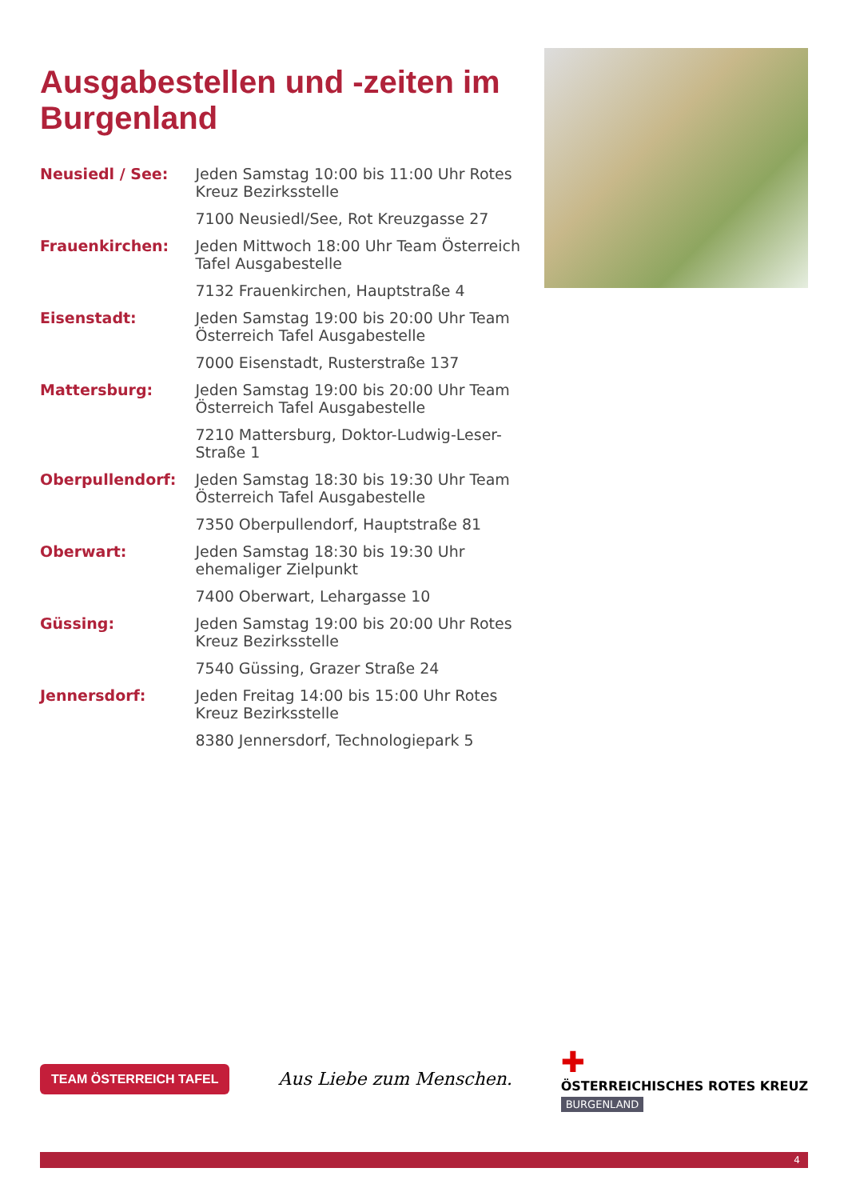Ausgabestellen und -zeiten im Burgenland
| Neusiedl / See: | Jeden Samstag 10:00 bis 11:00 Uhr Rotes Kreuz Bezirksstelle |
| | 7100 Neusiedl/See, Rot Kreuzgasse 27 |
| Frauenkirchen: | Jeden Mittwoch 18:00 Uhr Team Österreich Tafel Ausgabestelle |
| | 7132 Frauenkirchen, Hauptstraße 4 |
| Eisenstadt: | Jeden Samstag 19:00 bis 20:00 Uhr Team Österreich Tafel Ausgabestelle |
| | 7000 Eisenstadt, Rusterstraße 137 |
| Mattersburg: | Jeden Samstag 19:00 bis 20:00 Uhr Team Österreich Tafel Ausgabestelle |
| | 7210 Mattersburg, Doktor-Ludwig-Leser-Straße 1 |
| Oberpullendorf: | Jeden Samstag 18:30 bis 19:30 Uhr Team Österreich Tafel Ausgabestelle |
| | 7350 Oberpullendorf, Hauptstraße 81 |
| Oberwart: | Jeden Samstag 18:30 bis 19:30 Uhr ehemaliger Zielpunkt |
| | 7400 Oberwart, Lehargasse 10 |
| Güssing: | Jeden Samstag 19:00 bis 20:00 Uhr Rotes Kreuz Bezirksstelle |
| | 7540 Güssing, Grazer Straße 24 |
| Jennersdorf: | Jeden Freitag 14:00 bis 15:00 Uhr Rotes Kreuz Bezirksstelle |
| | 8380 Jennersdorf, Technologiepark 5 |
TEAM ÖSTERREICH TAFEL
Aus Liebe zum Menschen.
✚
ÖSTERREICHISCHES ROTES KREUZ
BURGENLAND
4